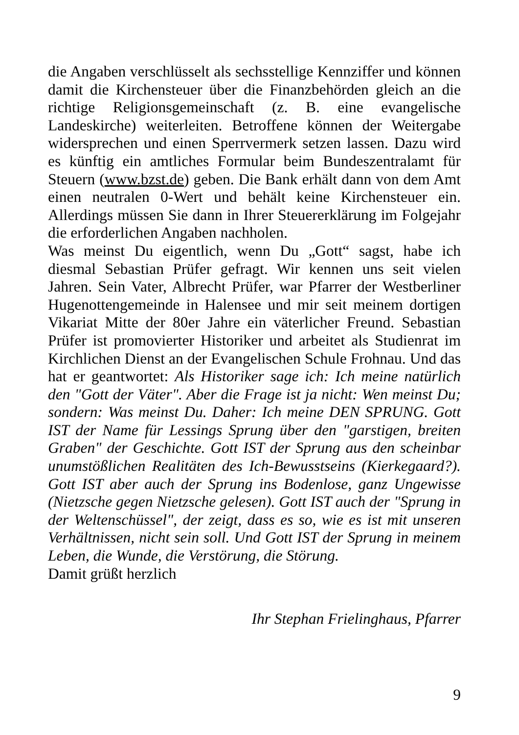die Angaben verschlüsselt als sechsstellige Kennziffer und können damit die Kirchensteuer über die Finanzbehörden gleich an die richtige Religionsgemeinschaft (z. B. eine evangelische Landeskirche) weiterleiten. Betroffene können der Weitergabe widersprechen und einen Sperrvermerk setzen lassen. Dazu wird es künftig ein amtliches Formular beim Bundeszentralamt für Steuern (www.bzst.de) geben. Die Bank erhält dann von dem Amt einen neutralen 0-Wert und behält keine Kirchensteuer ein. Allerdings müssen Sie dann in Ihrer Steuererklärung im Folgejahr die erforderlichen Angaben nachholen.
Was meinst Du eigentlich, wenn Du „Gott“ sagst, habe ich diesmal Sebastian Prüfer gefragt. Wir kennen uns seit vielen Jahren. Sein Vater, Albrecht Prüfer, war Pfarrer der Westberliner Hugenottengemeinde in Halensee und mir seit meinem dortigen Vikariat Mitte der 80er Jahre ein väterlicher Freund. Sebastian Prüfer ist promovierter Historiker und arbeitet als Studienrat im Kirchlichen Dienst an der Evangelischen Schule Frohnau. Und das hat er geantwortet: Als Historiker sage ich: Ich meine natürlich den "Gott der Väter". Aber die Frage ist ja nicht: Wen meinst Du; sondern: Was meinst Du. Daher: Ich meine DEN SPRUNG. Gott IST der Name für Lessings Sprung über den "garstigen, breiten Graben" der Geschichte. Gott IST der Sprung aus den scheinbar unumstößlichen Realitäten des Ich-Bewusstseins (Kierkegaard?). Gott IST aber auch der Sprung ins Bodenlose, ganz Ungewisse (Nietzsche gegen Nietzsche gelesen). Gott IST auch der "Sprung in der Weltenschüssel", der zeigt, dass es so, wie es ist mit unseren Verhältnissen, nicht sein soll. Und Gott IST der Sprung in meinem Leben, die Wunde, die Verstörung, die Störung.
Damit grüßt herzlich
Ihr Stephan Frielinghaus, Pfarrer
9